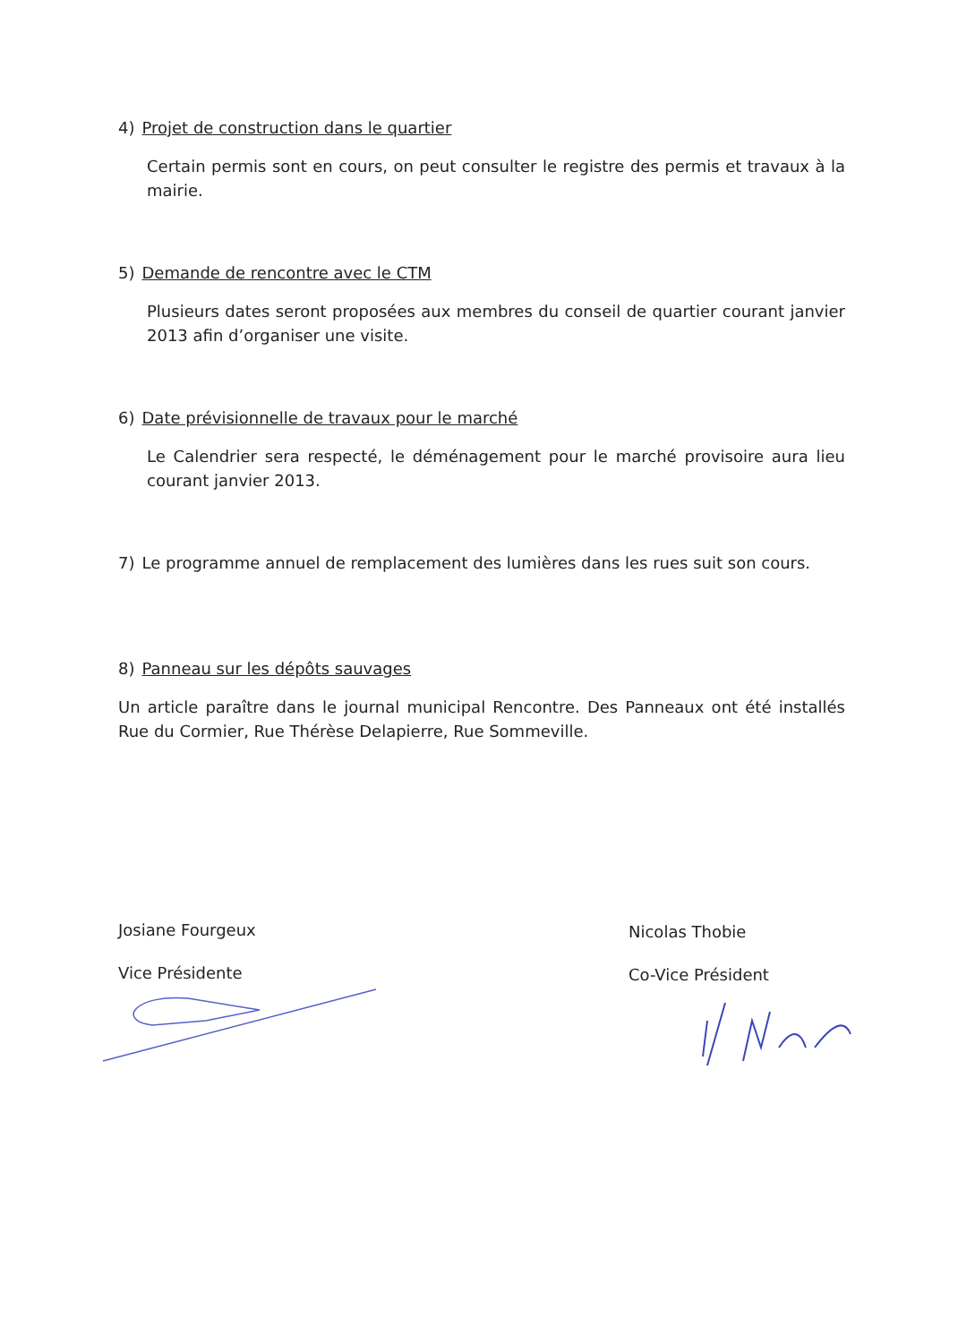4) Projet de construction dans le quartier
Certain permis sont en cours, on peut consulter le registre des permis et travaux à la mairie.
5) Demande de rencontre avec le CTM
Plusieurs dates seront proposées aux membres du conseil de quartier courant janvier 2013 afin d’organiser une visite.
6) Date prévisionnelle de travaux pour le marché
Le Calendrier sera respecté, le déménagement pour le marché provisoire aura lieu courant janvier 2013.
7) Le programme annuel de remplacement des lumières dans les rues suit son cours.
8) Panneau sur les dépôts sauvages
Un article paraître dans le journal municipal Rencontre. Des Panneaux ont été installés Rue du Cormier, Rue Thérèse Delapierre, Rue Sommeville.
Josiane Fourgeux
Vice Présidente
Nicolas Thobie
Co-Vice Président